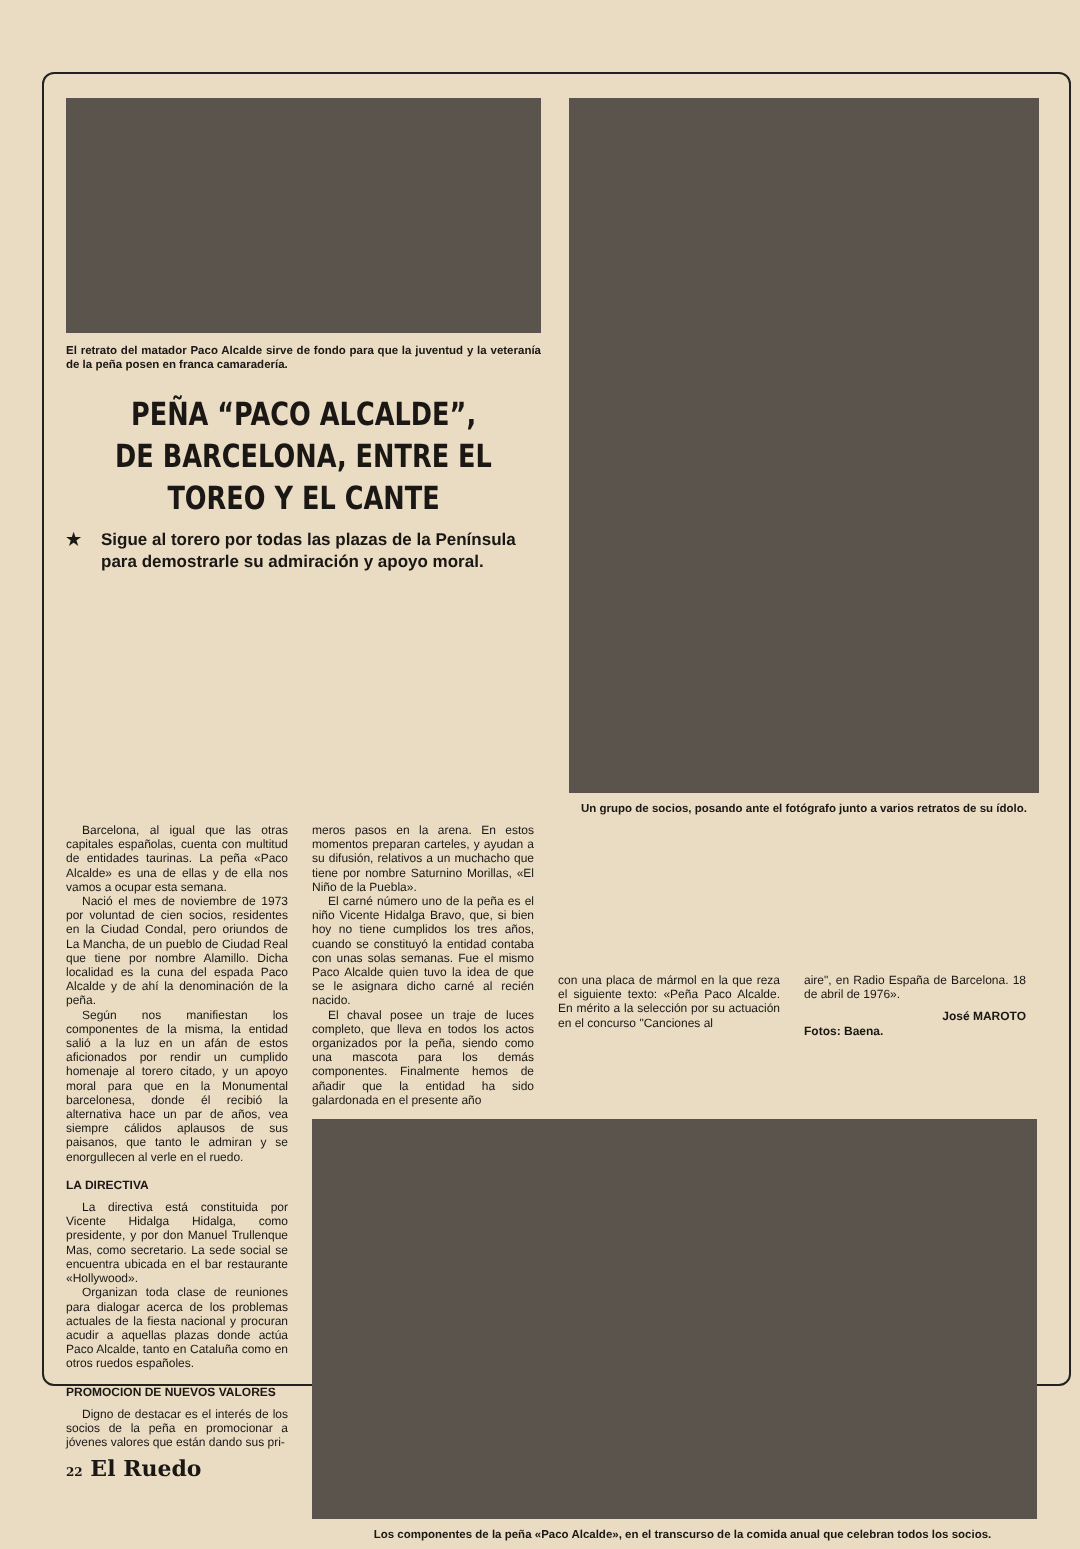El retrato del matador Paco Alcalde sirve de fondo para que la juventud y la veteranía de la peña posen en franca camaradería.
PEÑA “PACO ALCALDE”, DE BARCELONA, ENTRE EL TOREO Y EL CANTE
★ Sigue al torero por todas las plazas de la Península para demostrarle su admiración y apoyo moral.
Un grupo de socios, posando ante el fotógrafo junto a varios retratos de su ídolo.
Barcelona, al igual que las otras capitales españolas, cuenta con multitud de entidades taurinas. La peña «Paco Alcalde» es una de ellas y de ella nos vamos a ocupar esta semana.
Nació el mes de noviembre de 1973 por voluntad de cien socios, residentes en la Ciudad Condal, pero oriundos de La Mancha, de un pueblo de Ciudad Real que tiene por nombre Alamillo. Dicha localidad es la cuna del espada Paco Alcalde y de ahí la denominación de la peña.
Según nos manifiestan los componentes de la misma, la entidad salió a la luz en un afán de estos aficionados por rendir un cumplido homenaje al torero citado, y un apoyo moral para que en la Monumental barcelonesa, donde él recibió la alternativa hace un par de años, vea siempre cálidos aplausos de sus paisanos, que tanto le admiran y se enorgullecen al verle en el ruedo.
LA DIRECTIVA
La directiva está constituida por Vicente Hidalga Hidalga, como presidente, y por don Manuel Trullenque Mas, como secretario. La sede social se encuentra ubicada en el bar restaurante «Hollywood».
Organizan toda clase de reuniones para dialogar acerca de los problemas actuales de la fiesta nacional y procuran acudir a aquellas plazas donde actúa Paco Alcalde, tanto en Cataluña como en otros ruedos españoles.
PROMOCION DE NUEVOS VALORES
Digno de destacar es el interés de los socios de la peña en promocionar a jóvenes valores que están dando sus pri-
meros pasos en la arena. En estos momentos preparan carteles, y ayudan a su difusión, relativos a un muchacho que tiene por nombre Saturnino Morillas, «El Niño de la Puebla».
El carné número uno de la peña es el niño Vicente Hidalga Bravo, que, si bien hoy no tiene cumplidos los tres años, cuando se constituyó la entidad contaba con unas solas semanas. Fue el mismo Paco Alcalde quien tuvo la idea de que se le asignara dicho carné al recién nacido.
El chaval posee un traje de luces completo, que lleva en todos los actos organizados por la peña, siendo como una mascota para los demás componentes. Finalmente hemos de añadir que la entidad ha sido galardonada en el presente año
con una placa de mármol en la que reza el siguiente texto: «Peña Paco Alcalde. En mérito a la selección por su actuación en el concurso "Canciones al
aire", en Radio España de Barcelona. 18 de abril de 1976».
José MAROTO
Fotos: Baena.
Los componentes de la peña «Paco Alcalde», en el transcurso de la comida anual que celebran todos los socios.
22 El Ruedo